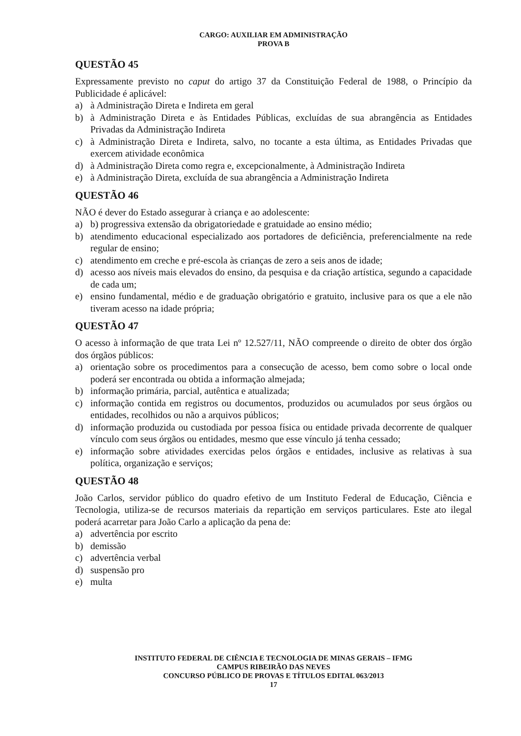CARGO: AUXILIAR EM ADMINISTRAÇÃO
PROVA B
QUESTÃO 45
Expressamente previsto no caput do artigo 37 da Constituição Federal de 1988, o Princípio da Publicidade é aplicável:
a) à Administração Direta e Indireta em geral
b) à Administração Direta e às Entidades Públicas, excluídas de sua abrangência as Entidades Privadas da Administração Indireta
c) à Administração Direta e Indireta, salvo, no tocante a esta última, as Entidades Privadas que exercem atividade econômica
d) à Administração Direta como regra e, excepcionalmente, à Administração Indireta
e) à Administração Direta, excluída de sua abrangência a Administração Indireta
QUESTÃO 46
NÃO é dever do Estado assegurar à criança e ao adolescente:
a) b) progressiva extensão da obrigatoriedade e gratuidade ao ensino médio;
b) atendimento educacional especializado aos portadores de deficiência, preferencialmente na rede regular de ensino;
c) atendimento em creche e pré-escola às crianças de zero a seis anos de idade;
d) acesso aos níveis mais elevados do ensino, da pesquisa e da criação artística, segundo a capacidade de cada um;
e) ensino fundamental, médio e de graduação obrigatório e gratuito, inclusive para os que a ele não tiveram acesso na idade própria;
QUESTÃO 47
O acesso à informação de que trata Lei nº 12.527/11, NÃO compreende o direito de obter dos órgão dos órgãos públicos:
a) orientação sobre os procedimentos para a consecução de acesso, bem como sobre o local onde poderá ser encontrada ou obtida a informação almejada;
b) informação primária, parcial, autêntica e atualizada;
c) informação contida em registros ou documentos, produzidos ou acumulados por seus órgãos ou entidades, recolhidos ou não a arquivos públicos;
d) informação produzida ou custodiada por pessoa física ou entidade privada decorrente de qualquer vínculo com seus órgãos ou entidades, mesmo que esse vínculo já tenha cessado;
e) informação sobre atividades exercidas pelos órgãos e entidades, inclusive as relativas à sua política, organização e serviços;
QUESTÃO 48
João Carlos, servidor público do quadro efetivo de um Instituto Federal de Educação, Ciência e Tecnologia, utiliza-se de recursos materiais da repartição em serviços particulares. Este ato ilegal poderá acarretar para João Carlo a aplicação da pena de:
a) advertência por escrito
b) demissão
c) advertência verbal
d) suspensão pro
e) multa
INSTITUTO FEDERAL DE CIÊNCIA E TECNOLOGIA DE MINAS GERAIS – IFMG
CAMPUS RIBEIRÃO DAS NEVES
CONCURSO PÚBLICO DE PROVAS E TÍTULOS EDITAL 063/2013
17